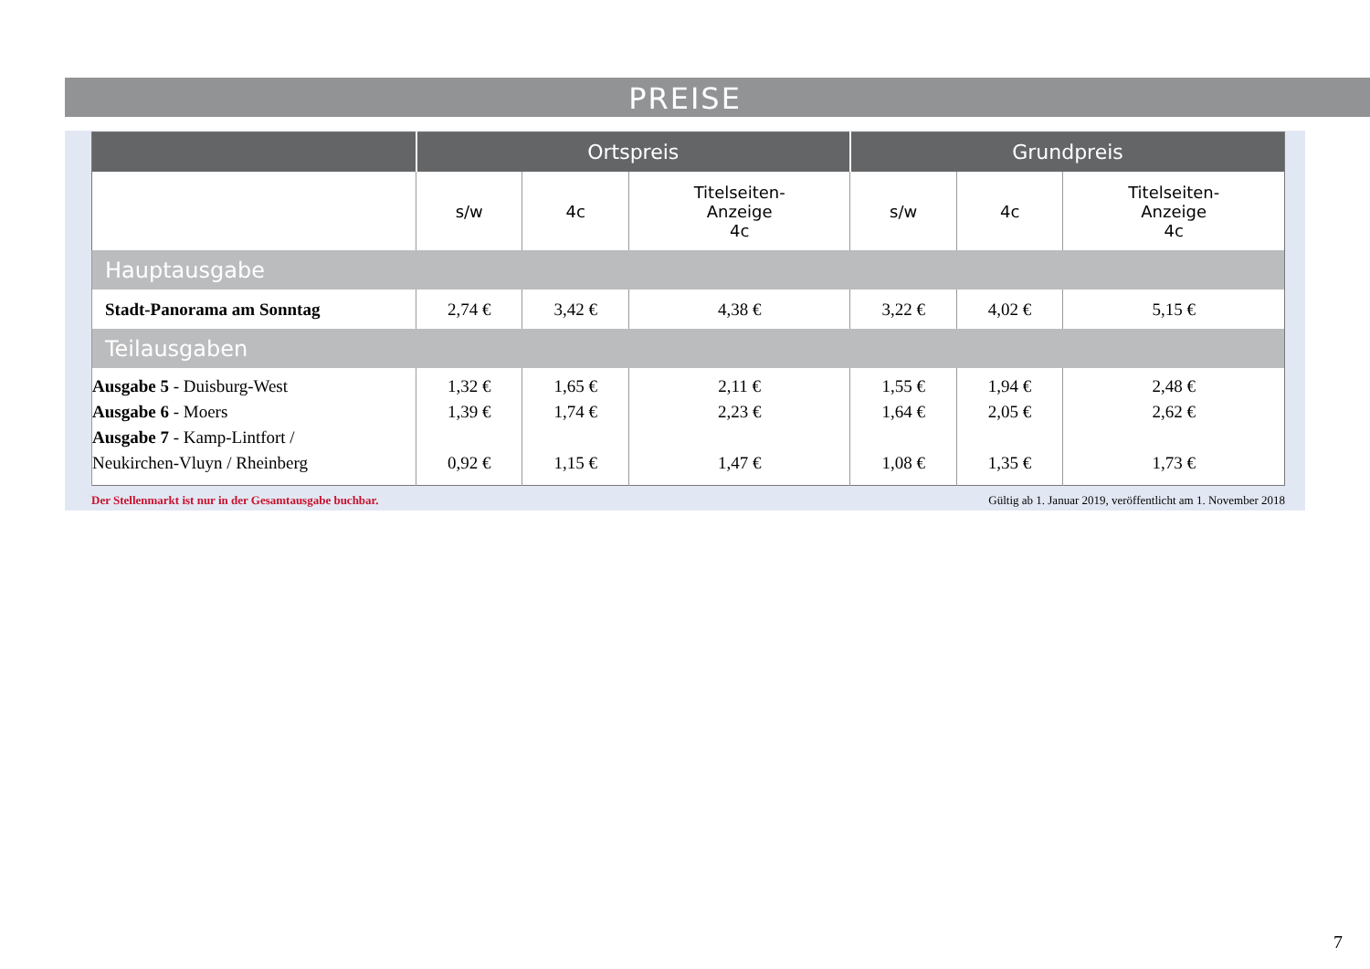PREISE
| | Ortspreis | | | Grundpreis | | |
| --- | --- | --- | --- | --- | --- | --- |
| | s/w | 4c | Titelseiten- Anzeige 4c | s/w | 4c | Titelseiten- Anzeige 4c |
| Hauptausgabe | | | | | | |
| Stadt-Panorama am Sonntag | 2,74 € | 3,42 € | 4,38 € | 3,22 € | 4,02 € | 5,15 € |
| Teilausgaben | | | | | | |
| Ausgabe 5 - Duisburg-West Ausgabe 6 - Moers Ausgabe 7 - Kamp-Lintfort / Neukirchen-Vluyn / Rheinberg | 1,32 € 1,39 € 0,92 € | 1,65 € 1,74 € 1,15 € | 2,11 € 2,23 € 1,47 € | 1,55 € 1,64 € 1,08 € | 1,94 € 2,05 € 1,35 € | 2,48 € 2,62 € 1,73 € |
Der Stellenmarkt ist nur in der Gesamtausgabe buchbar. Gültig ab 1. Januar 2019, veröffentlicht am 1. November 2018
7